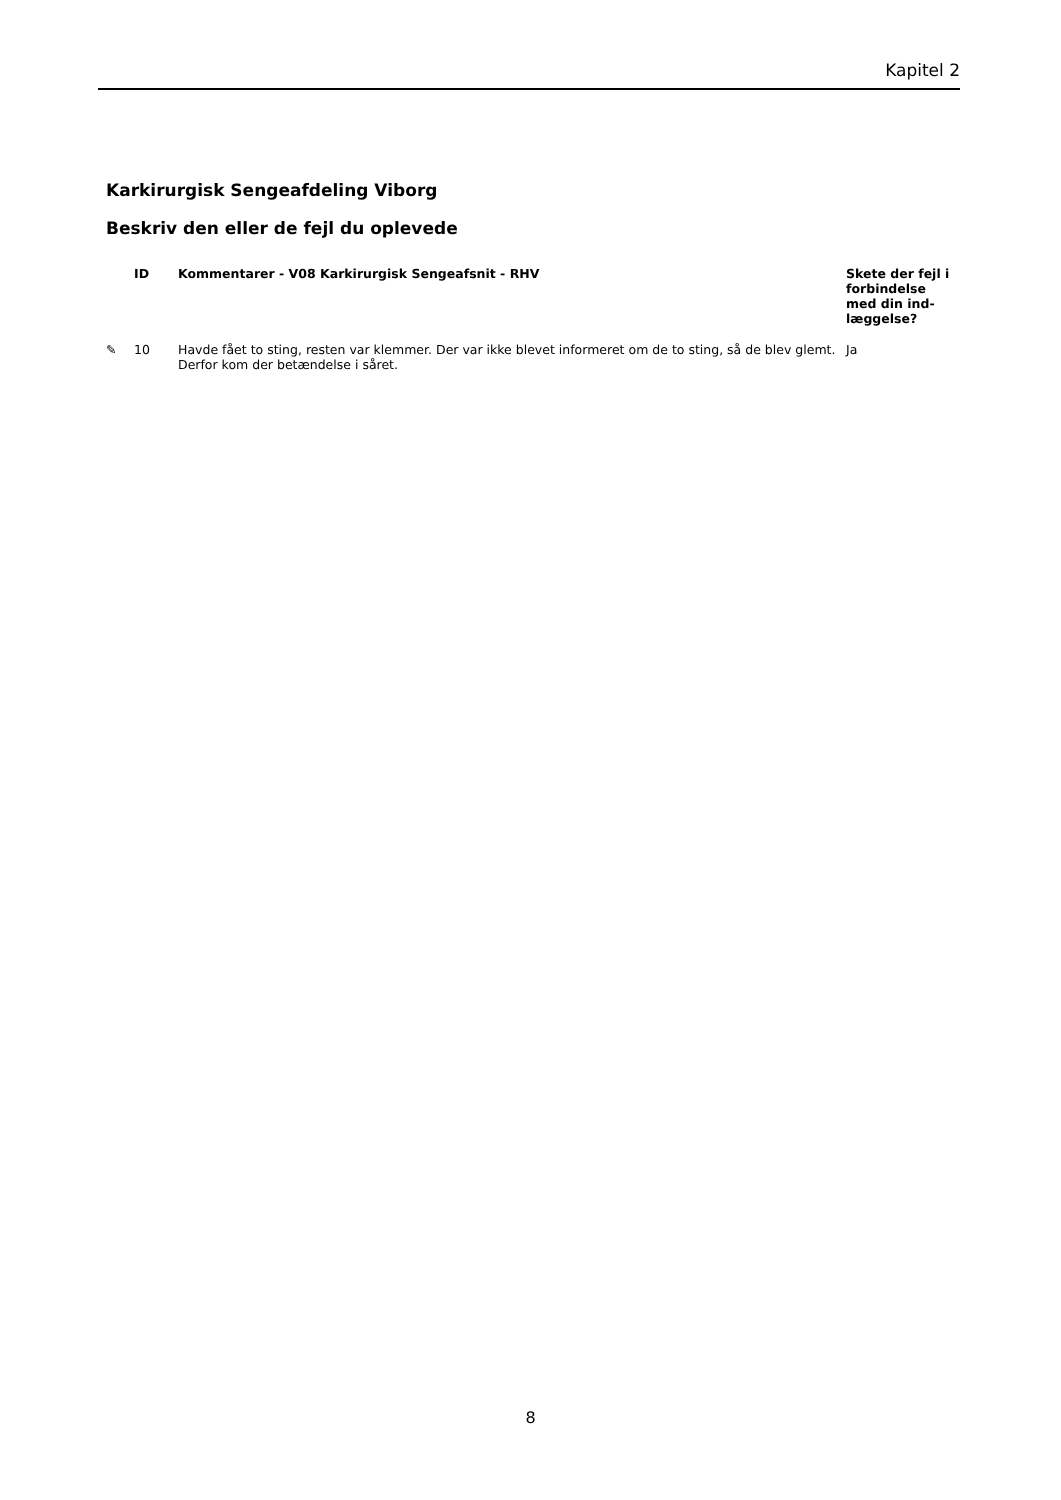Kapitel 2
Karkirurgisk Sengeafdeling Viborg
Beskriv den eller de fejl du oplevede
| | ID | Kommentarer - V08 Karkirurgisk Sengeafsnit - RHV | Skete der fejl i forbindelse med din ind-læggelse? |
| --- | --- | --- | --- |
| ✎ | 10 | Havde fået to sting, resten var klemmer. Der var ikke blevet informeret om de to sting, så de blev glemt. Derfor kom der betændelse i såret. | Ja |
8